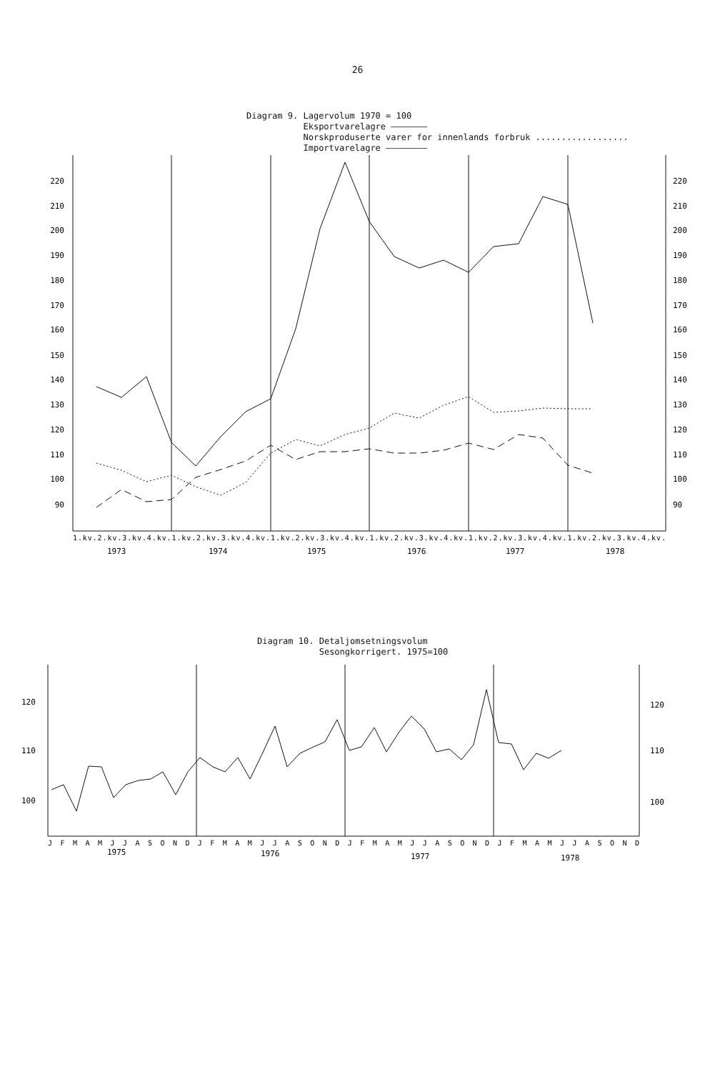26
Diagram 9. Lagervolum 1970 = 100
Eksportvarelagre ———————
Norskproduserte varer for innenlands forbruk ..................
Importvarelagre ————————
220
210
200
190
180
170
160
150
140
130
120
110
100
90
220
210
200
190
180
170
160
150
140
130
120
110
100
90
1.kv.2.kv.3.kv.4.kv.1.kv.2.kv.3.kv.4.kv.1.kv.2.kv.3.kv.4.kv.1.kv.2.kv.3.kv.4.kv.1.kv.2.kv.3.kv.4.kv.1.kv.2.kv.3.kv.4.kv.
1973
1974
1975
1976
1977
1978
Diagram 10. Detaljomsetningsvolum
Sesongkorrigert. 1975=100
120
110
100
120
110
100
J F M A M J J A S O N D J F M A M J J A S O N D J F M A M J J A S O N D J F M A M J J A S O N D
1975
1976
1977
1978